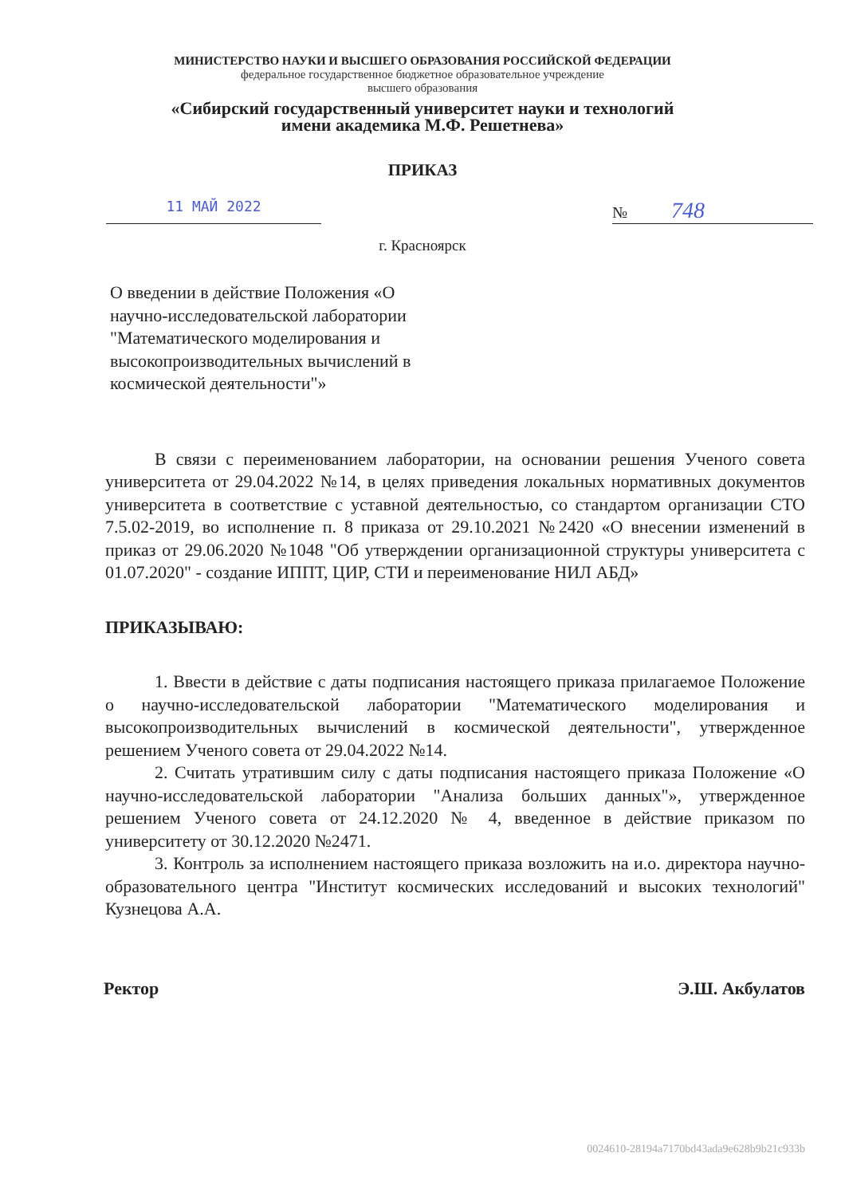МИНИСТЕРСТВО НАУКИ И ВЫСШЕГО ОБРАЗОВАНИЯ РОССИЙСКОЙ ФЕДЕРАЦИИ
федеральное государственное бюджетное образовательное учреждение
высшего образования
«Сибирский государственный университет науки и технологий
имени академика М.Ф. Решетнева»
ПРИКАЗ
11 МАЙ 2022 № 748
г. Красноярск
О введении в действие Положения «О научно-исследовательской лаборатории "Математического моделирования и высокопроизводительных вычислений в космической деятельности"»
В связи с переименованием лаборатории, на основании решения Ученого совета университета от 29.04.2022 №14, в целях приведения локальных нормативных документов университета в соответствие с уставной деятельностью, со стандартом организации СТО 7.5.02-2019, во исполнение п. 8 приказа от 29.10.2021 №2420 «О внесении изменений в приказ от 29.06.2020 №1048 "Об утверждении организационной структуры университета с 01.07.2020" - создание ИППТ, ЦИР, СТИ и переименование НИЛ АБД»
ПРИКАЗЫВАЮ:
1. Ввести в действие с даты подписания настоящего приказа прилагаемое Положение о научно-исследовательской лаборатории "Математического моделирования и высокопроизводительных вычислений в космической деятельности", утвержденное решением Ученого совета от 29.04.2022 №14.
2. Считать утратившим силу с даты подписания настоящего приказа Положение «О научно-исследовательской лаборатории "Анализа больших данных"», утвержденное решением Ученого совета от 24.12.2020 № 4, введенное в действие приказом по университету от 30.12.2020 №2471.
3. Контроль за исполнением настоящего приказа возложить на и.о. директора научно-образовательного центра "Институт космических исследований и высоких технологий" Кузнецова А.А.
Ректор Э.Ш. Акбулатов
0024610-28194a7170bd43ada9e628b9b21c933b